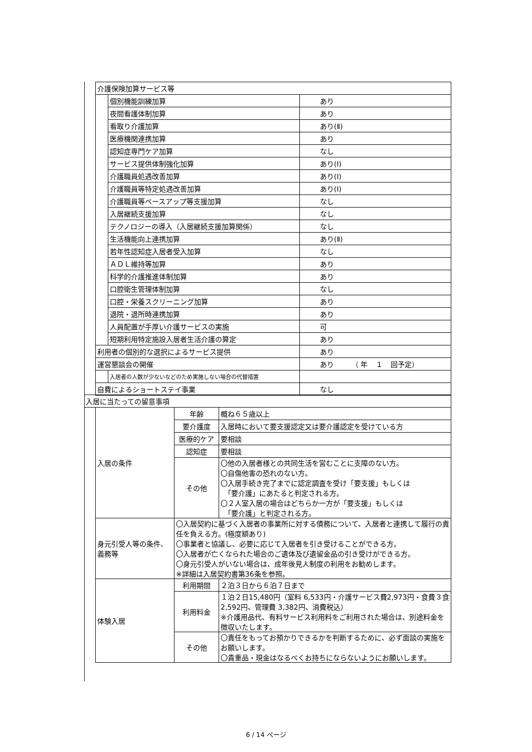| 介護保険加算サービス等 | | |
| | 個別機能訓練加算 | あり |
| | 夜間看護体制加算 | あり |
| | 看取り介護加算 | あり(Ⅱ) |
| | 医療機関連携加算 | あり |
| | 認知症専門ケア加算 | なし |
| | サービス提供体制強化加算 | あり(Ⅰ) |
| | 介護職員処遇改善加算 | あり(Ⅰ) |
| | 介護職員等特定処遇改善加算 | あり(Ⅰ) |
| | 介護職員等ベースアップ等支援加算 | なし |
| | 入居継続支援加算 | なし |
| | テクノロジーの導入（入居継続支援加算関係） | なし |
| | 生活機能向上連携加算 | あり(Ⅱ) |
| | 若年性認知症入居者受入加算 | なし |
| | ＡＤＬ維持等加算 | あり |
| | 科学的介護推進体制加算 | あり |
| | 口腔衛生管理体制加算 | なし |
| | 口腔・栄養スクリーニング加算 | あり |
| | 退院・退所時連携加算 | あり |
| | 人員配置が手厚い介護サービスの実施 | 可 |
| | 短期利用特定施設入居者生活介護の算定 | あり |
| 利用者の個別的な選択によるサービス提供 | | あり |
| 運営懇談会の開催 | | あり （ 年 1 回予定） |
| | 入居者の人数が少ないなどのため実施しない場合の代替措置 | |
| 自費によるショートステイ事業 | | なし |
| 入居に当たっての留意事項 | | | |
| | 入居の条件 | 年齢 | 概ね６５歳以上 |
| | | 要介護度 | 入居時において要支援認定又は要介護認定を受けている方 |
| | | 医療的ケア | 要相談 |
| | | 認知症 | 要相談 |
| | | その他 | 〇他の入居者様との共同生活を営むことに支障のない方。 〇自傷他害の恐れのない方。 〇入居手続き完了までに認定調査を受け「要支援」もしくは 「要介護」にあたると判定される方。 〇２人室入居の場合はどちらか一方が「要支援」もしくは 「要介護」と判定される方。 |
| | 身元引受人等の条件、義務等 | 〇入居契約に基づく入居者の事業所に対する債務について、入居者と連携して履行の責任を負える方。(極度額あり) 〇事業者と協議し、必要に応じて入居者を引き受けることができる方。 〇入居者が亡くなられた場合のご遺体及び遺留金品の引き受けができる方。 〇身元引受人がいない場合は、成年後見人制度の利用をお勧めします。 ※詳細は入居契約書第36条を参照。 | |
| | 体験入居 | 利用期間 | ２泊３日から６泊７日まで |
| | | 利用料金 | １泊２日15,480円（室料 6,533円・介護サービス費2,973円・食費３食 2,592円、管理費 3,382円、消費税込） ※介護用品代、有料サービス利用料をご利用された場合は、別途料金を徴収いたします。 |
| | | その他 | 〇責任をもってお預かりできるかを判断するために、必ず面談の実施をお願いします。 〇貴重品・現金はなるべくお持ちにならないようにお願いします。 |
6 / 14 ページ